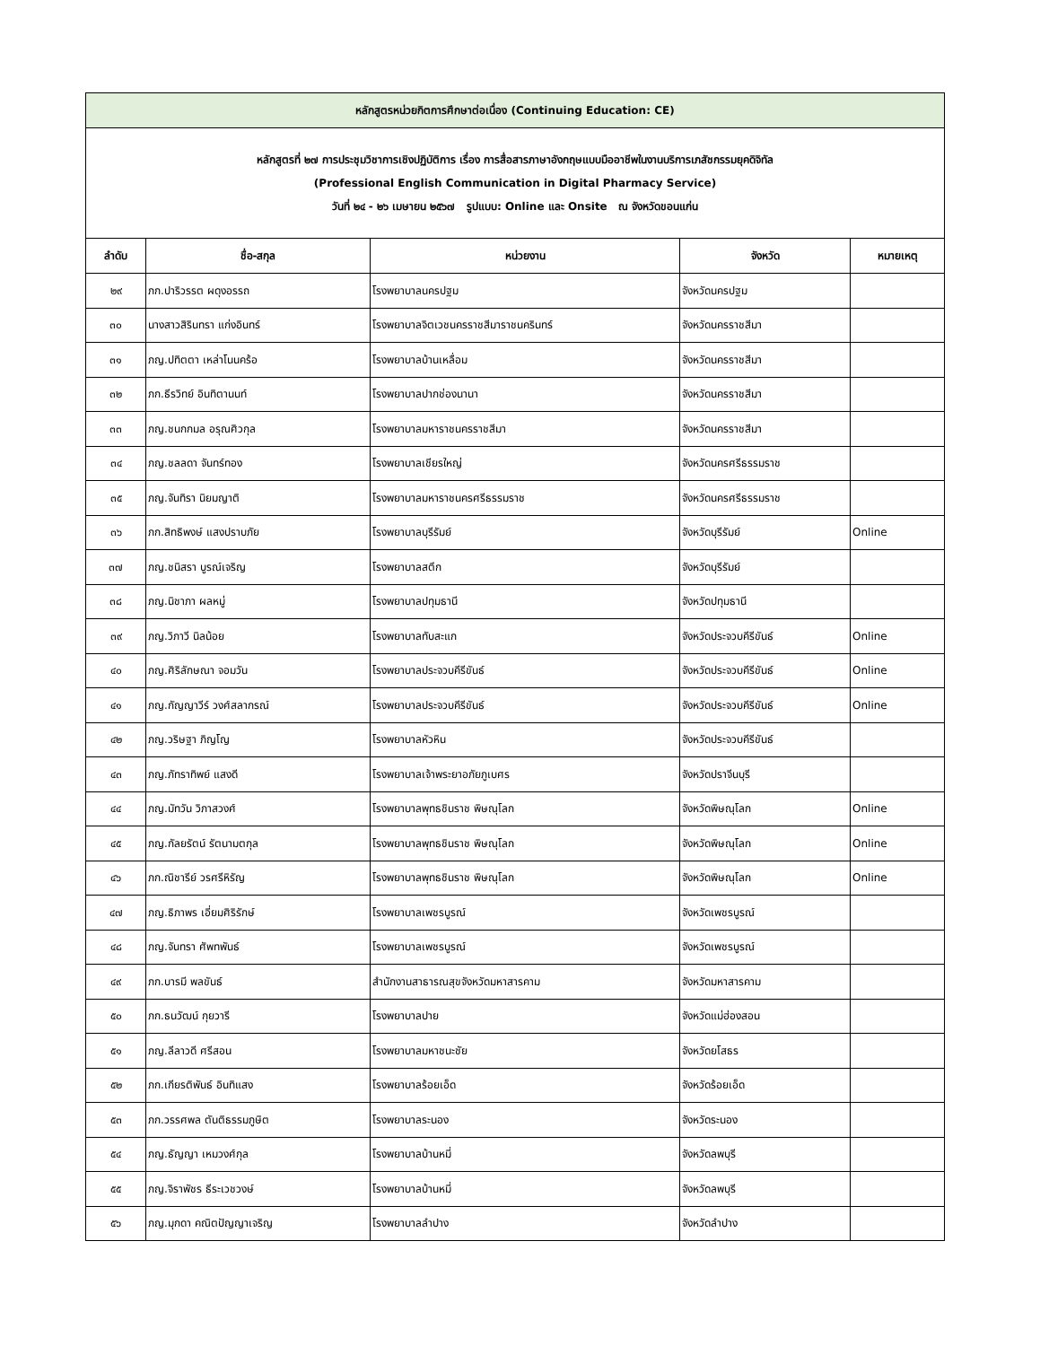| หลักสูตรหน่วยกิตการศึกษาต่อเนื่อง (Continuing Education: CE) | | | | |
| หลักสูตรที่ ๒๗ การประชุมวิชาการเชิงปฏิบัติการ เรื่อง การสื่อสารภาษาอังกฤษแบบมืออาชีพในงานบริการเภสัชกรรมยุคดิจิทัล (Professional English Communication in Digital Pharmacy Service) วันที่ ๒๔ - ๒๖ เมษายน ๒๕๖๗ รูปแบบ: Online และ Onsite ณ จังหวัดขอนแก่น | | | | |
| ลำดับ | ชื่อ-สกุล | หน่วยงาน | จังหวัด | หมายเหตุ |
| ๒๙ | ภก.ปาริวรรต ผดุงอรรถ | โรงพยาบาลนครปฐม | จังหวัดนครปฐม | |
| ๓๐ | นางสาวสิรินทรา แก่งอินทร์ | โรงพยาบาลจิตเวชนครราชสีมาราชนครินทร์ | จังหวัดนครราชสีมา | |
| ๓๑ | ภญ.ปทิตตา เหล่าโนนคร้อ | โรงพยาบาลบ้านเหลื่อม | จังหวัดนครราชสีมา | |
| ๓๒ | ภก.ธีรวิทย์ อินทิตานนท์ | โรงพยาบาลปากช่องนานา | จังหวัดนครราชสีมา | |
| ๓๓ | ภญ.ชนกกมล อรุณศิวกุล | โรงพยาบาลมหาราชนครราชสีมา | จังหวัดนครราชสีมา | |
| ๓๔ | ภญ.ชลลดา จันทร์ทอง | โรงพยาบาลเชียรใหญ่ | จังหวัดนครศรีธรรมราช | |
| ๓๕ | ภญ.จันทิรา นิยมญาติ | โรงพยาบาลมหาราชนครศรีธรรมราช | จังหวัดนครศรีธรรมราช | |
| ๓๖ | ภก.สิทธิพงษ์ แสงปราบภัย | โรงพยาบาลบุรีรัมย์ | จังหวัดบุรีรัมย์ | Online |
| ๓๗ | ภญ.ชนิสรา บูรณ์เจริญ | โรงพยาบาลสตึก | จังหวัดบุรีรัมย์ | |
| ๓๘ | ภญ.นิชาภา ผลหมู่ | โรงพยาบาลปทุมธานี | จังหวัดปทุมธานี | |
| ๓๙ | ภญ.วิภาวี นิลน้อย | โรงพยาบาลทับสะแก | จังหวัดประจวบคีรีขันธ์ | Online |
| ๔๐ | ภญ.ศิริลักษณา จอมวัน | โรงพยาบาลประจวบคีรีขันธ์ | จังหวัดประจวบคีรีขันธ์ | Online |
| ๔๑ | ภญ.กัญญาวีร์ วงศ์สลากรณ์ | โรงพยาบาลประจวบคีรีขันธ์ | จังหวัดประจวบคีรีขันธ์ | Online |
| ๔๒ | ภญ.วริษฐา ภิญโญ | โรงพยาบาลหัวหิน | จังหวัดประจวบคีรีขันธ์ | |
| ๔๓ | ภญ.ภัทราทิพย์ แสงดี | โรงพยาบาลเจ้าพระยาอภัยภูเบศร | จังหวัดปราจีนบุรี | |
| ๔๔ | ภญ.มัทวัน วิภาสวงศ์ | โรงพยาบาลพุทธชินราช พิษณุโลก | จังหวัดพิษณุโลก | Online |
| ๔๕ | ภญ.กัลยรัตน์ รัตนามตกุล | โรงพยาบาลพุทธชินราช พิษณุโลก | จังหวัดพิษณุโลก | Online |
| ๔๖ | ภก.ณิชารีย์ วรศรีหิรัญ | โรงพยาบาลพุทธชินราช พิษณุโลก | จังหวัดพิษณุโลก | Online |
| ๔๗ | ภญ.ธิภาพร เอี่ยมศิริรักษ์ | โรงพยาบาลเพชรบูรณ์ | จังหวัดเพชรบูรณ์ | |
| ๔๘ | ภญ.จันทรา ศัพทพันธ์ | โรงพยาบาลเพชรบูรณ์ | จังหวัดเพชรบูรณ์ | |
| ๔๙ | ภก.บารมี พลขันธ์ | สำนักงานสาธารณสุขจังหวัดมหาสารคาม | จังหวัดมหาสารคาม | |
| ๕๐ | ภก.ธนวัฒน์ กุยวารี | โรงพยาบาลปาย | จังหวัดแม่ฮ่องสอน | |
| ๕๑ | ภญ.ลีลาวดี ศรีสอน | โรงพยาบาลมหาชนะชัย | จังหวัดยโสธร | |
| ๕๒ | ภก.เกียรติพันธ์ อินทิแสง | โรงพยาบาลร้อยเอ็ด | จังหวัดร้อยเอ็ด | |
| ๕๓ | ภก.วรรศพล ตันติธรรมภูษิต | โรงพยาบาลระนอง | จังหวัดระนอง | |
| ๕๔ | ภญ.ธัญญา เหมวงศ์กุล | โรงพยาบาลบ้านหมี่ | จังหวัดลพบุรี | |
| ๕๕ | ภญ.จิราพัชร ธีระเวชวงษ์ | โรงพยาบาลบ้านหมี่ | จังหวัดลพบุรี | |
| ๕๖ | ภญ.มุกดา คณิตปัญญาเจริญ | โรงพยาบาลลำปาง | จังหวัดลำปาง | |